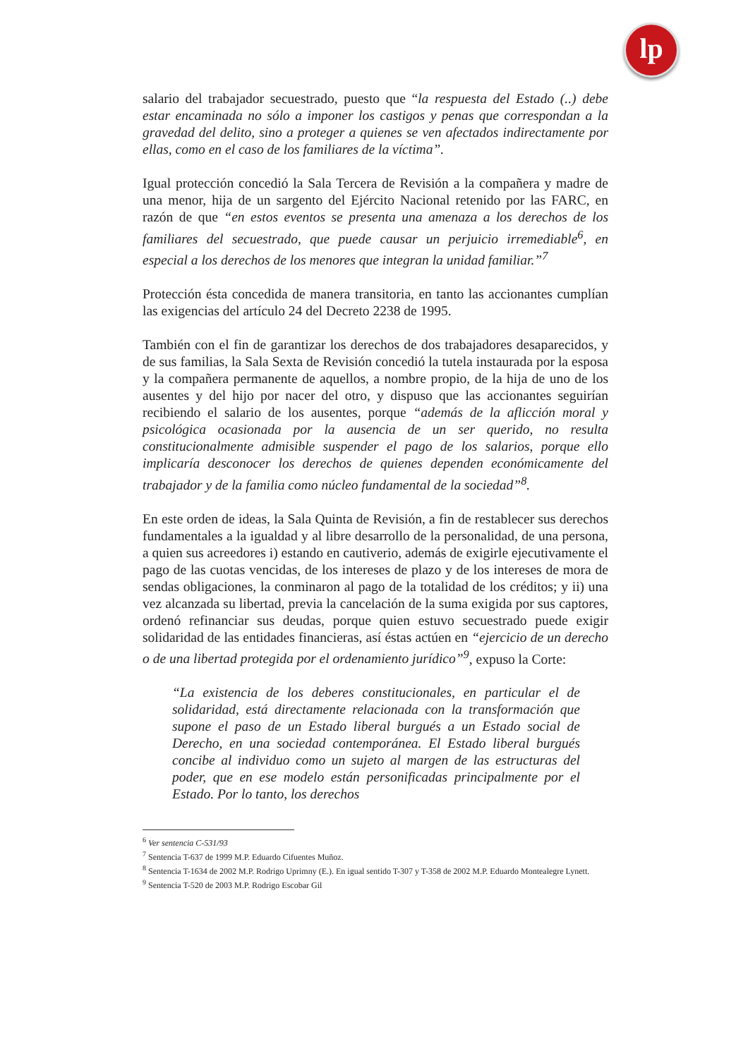lp
salario del trabajador secuestrado, puesto que “la respuesta del Estado (..) debe estar encaminada no sólo a imponer los castigos y penas que correspondan a la gravedad del delito, sino a proteger a quienes se ven afectados indirectamente por ellas, como en el caso de los familiares de la víctima”.
Igual protección concedió la Sala Tercera de Revisión a la compañera y madre de una menor, hija de un sargento del Ejército Nacional retenido por las FARC, en razón de que “en estos eventos se presenta una amenaza a los derechos de los familiares del secuestrado, que puede causar un perjuicio irremediable<sup>6</sup>, en especial a los derechos de los menores que integran la unidad familiar.”<sup>7</sup>
Protección ésta concedida de manera transitoria, en tanto las accionantes cumplían las exigencias del artículo 24 del Decreto 2238 de 1995.
También con el fin de garantizar los derechos de dos trabajadores desaparecidos, y de sus familias, la Sala Sexta de Revisión concedió la tutela instaurada por la esposa y la compañera permanente de aquellos, a nombre propio, de la hija de uno de los ausentes y del hijo por nacer del otro, y dispuso que las accionantes seguirían recibiendo el salario de los ausentes, porque “además de la aflicción moral y psicológica ocasionada por la ausencia de un ser querido, no resulta constitucionalmente admisible suspender el pago de los salarios, porque ello implicaría desconocer los derechos de quienes dependen económicamente del trabajador y de la familia como núcleo fundamental de la sociedad”<sup>8</sup>.
En este orden de ideas, la Sala Quinta de Revisión, a fin de restablecer sus derechos fundamentales a la igualdad y al libre desarrollo de la personalidad, de una persona, a quien sus acreedores i) estando en cautiverio, además de exigirle ejecutivamente el pago de las cuotas vencidas, de los intereses de plazo y de los intereses de mora de sendas obligaciones, la conminaron al pago de la totalidad de los créditos; y ii) una vez alcanzada su libertad, previa la cancelación de la suma exigida por sus captores, ordenó refinanciar sus deudas, porque quien estuvo secuestrado puede exigir solidaridad de las entidades financieras, así éstas actúen en “ejercicio de un derecho o de una libertad protegida por el ordenamiento jurídico”<sup>9</sup>, expuso la Corte:
“La existencia de los deberes constitucionales, en particular el de solidaridad, está directamente relacionada con la transformación que supone el paso de un Estado liberal burgués a un Estado social de Derecho, en una sociedad contemporánea. El Estado liberal burgués concibe al individuo como un sujeto al margen de las estructuras del poder, que en ese modelo están personificadas principalmente por el Estado. Por lo tanto, los derechos
<sup>6</sup> Ver sentencia C-531/93
<sup>7</sup> Sentencia T-637 de 1999 M.P. Eduardo Cifuentes Muñoz.
<sup>8</sup> Sentencia T-1634 de 2002 M.P. Rodrigo Uprimny (E.). En igual sentido T-307 y T-358 de 2002 M.P. Eduardo Montealegre Lynett.
<sup>9</sup> Sentencia T-520 de 2003 M.P. Rodrigo Escobar Gil